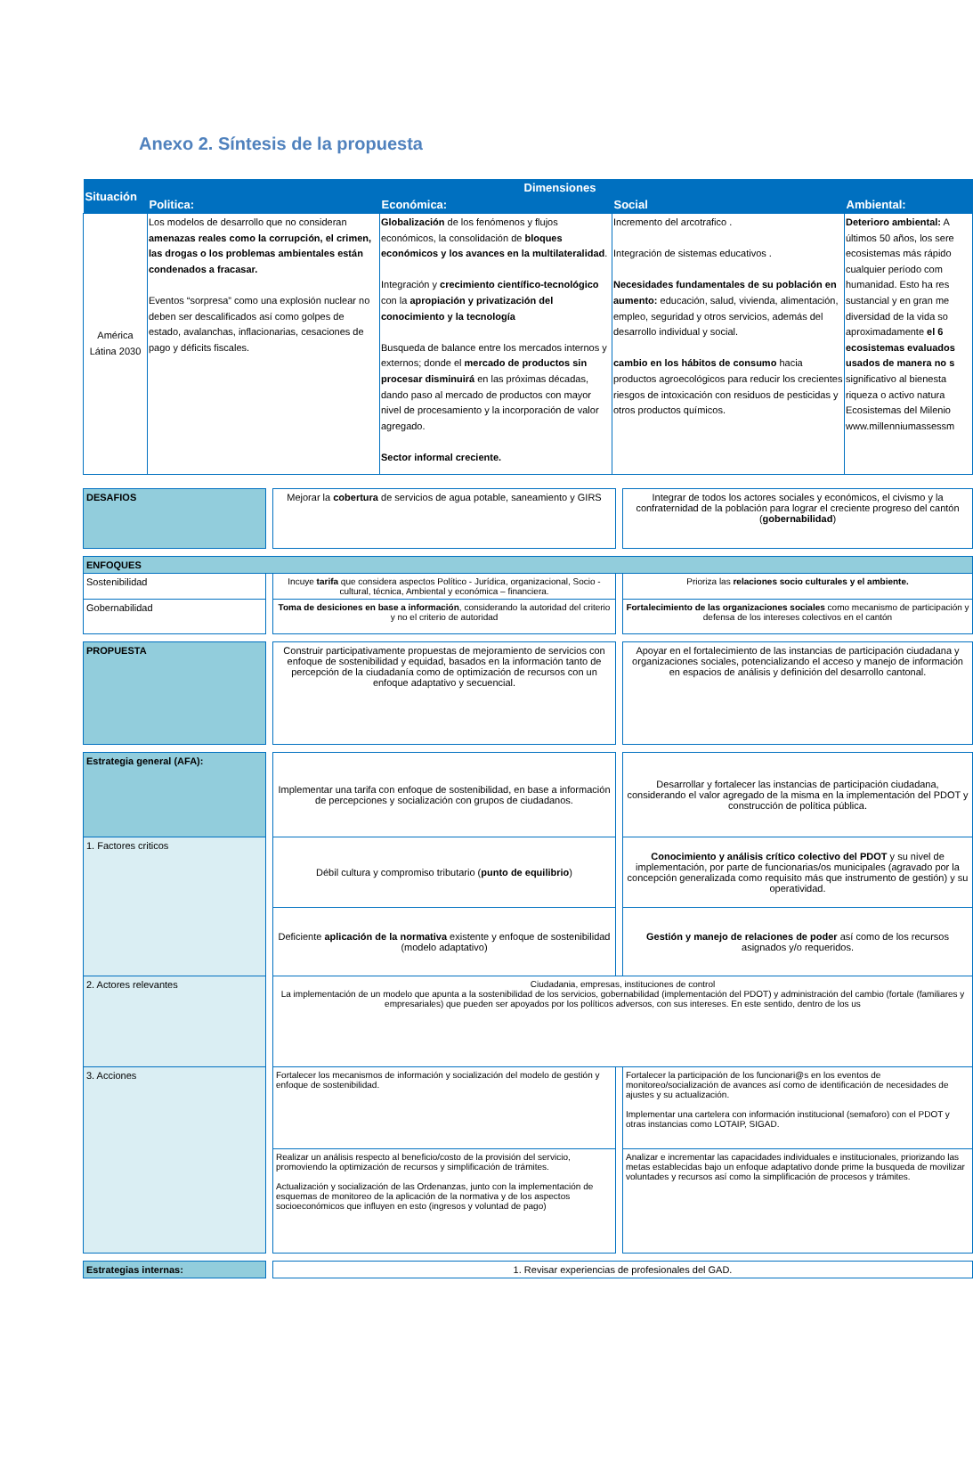Anexo 2. Síntesis de la propuesta
| Situación | Dimensiones | | | |
| --- | --- | --- | --- | --- |
| | Politica: | Económica: | Social | Ambiental: |
| América Látina 2030 | Los modelos de desarrollo que no consideran amenazas reales como la corrupción, el crimen, las drogas o los problemas ambientales están condenados a fracasar. Eventos “sorpresa” como una explosión nuclear no deben ser descalificados así como golpes de estado, avalanchas, inflacionarias, cesaciones de pago y déficits fiscales. | Globalización de los fenómenos y flujos económicos, la consolidación de bloques económicos y los avances en la multilateralidad . Integración y crecimiento científico-tecnológico con la apropiación y privatización del conocimiento y la tecnología Busqueda de balance entre los mercados internos y externos; donde el mercado de productos sin procesar disminuirá en las próximas décadas, dando paso al mercado de productos con mayor nivel de procesamiento y la incorporación de valor agregado. Sector informal creciente. | Incremento del arcotrafico . Integración de sistemas educativos . Necesidades fundamentales de su población en aumento: educación, salud, vivienda, alimentación, empleo, seguridad y otros servicios, además del desarrollo individual y social. cambio en los hábitos de consumo hacia productos agroecológicos para reducir los crecientes riesgos de intoxicación con residuos de pesticidas y otros productos químicos. | Deterioro ambiental: A últimos 50 años, los sere ecosistemas más rápido cualquier período com humanidad. Esto ha res sustancial y en gran me diversidad de la vida so aproximadamente el 6 ecosistemas evaluados usados de manera no s significativo al bienesta riqueza o activo natura Ecosistemas del Milenio www.millenniumassessm |
| DESAFIOS | | Mejorar la cobertura de servicios de agua potable, saneamiento y GIRS | | Integrar de todos los actores sociales y económicos, el civismo y la confraternidad de la población para lograr el creciente progreso del cantón ( gobernabilidad ) |
| ENFOQUES | | | | |
| Sostenibilidad | | Incuye tarifa que considera aspectos Político - Jurídica, organizacional, Socio - cultural, técnica, Ambiental y económica – financiera. | | Prioriza las relaciones socio culturales y el ambiente. |
| Gobernabilidad | | Toma de desiciones en base a información , considerando la autoridad del criterio y no el criterio de autoridad | | Fortalecimiento de las organizaciones sociales como mecanismo de participación y defensa de los intereses colectivos en el cantón |
| PROPUESTA | | Construir participativamente propuestas de mejoramiento de servicios con enfoque de sostenibilidad y equidad, basados en la información tanto de percepción de la ciudadanía como de optimización de recursos con un enfoque adaptativo y secuencial. | | Apoyar en el fortalecimiento de las instancias de participación ciudadana y organizaciones sociales, potencializando el acceso y manejo de información en espacios de análisis y definición del desarrollo cantonal. |
| Estrategia general (AFA): | | Implementar una tarifa con enfoque de sostenibilidad, en base a información de percepciones y socialización con grupos de ciudadanos. | | Desarrollar y fortalecer las instancias de participación ciudadana, considerando el valor agregado de la misma en la implementación del PDOT y construcción de política pública. |
| 1. Factores criticos | | Débil cultura y compromiso tributario ( punto de equilibrio ) | | Conocimiento y análisis crítico colectivo del PDOT y su nivel de implementación, por parte de funcionarias/os municipales (agravado por la concepción generalizada como requisito más que instrumento de gestión) y su operatividad. |
| | | Deficiente aplicación de la normativa existente y enfoque de sostenibilidad (modelo adaptativo) | | Gestión y manejo de relaciones de poder así como de los recursos asignados y/o requeridos. |
| 2. Actores relevantes | | Ciudadania, empresas, instituciones de control La implementación de un modelo que apunta a la sostenibilidad de los servicios, gobernabilidad (implementación del PDOT) y administración del cambio (fortale (familiares y empresariales) que pueden ser apoyados por los políticos adversos, con sus intereses. En este sentido, dentro de los us | | |
| 3. Acciones | | Fortalecer los mecanismos de información y socialización del modelo de gestión y enfoque de sostenibilidad. | | Fortalecer la participación de los funcionari@s en los eventos de monitoreo/socialización de avances así como de identificación de necesidades de ajustes y su actualización. Implementar una cartelera con información institucional (semaforo) con el PDOT y otras instancias como LOTAIP, SIGAD. |
| | | Realizar un análisis respecto al beneficio/costo de la provisión del servicio, promoviendo la optimización de recursos y simplificación de trámites. Actualización y socialización de las Ordenanzas, junto con la implementación de esquemas de monitoreo de la aplicación de la normativa y de los aspectos socioeconómicos que influyen en esto (ingresos y voluntad de pago) | | Analizar e incrementar las capacidades individuales e institucionales, priorizando las metas establecidas bajo un enfoque adaptativo donde prime la busqueda de movilizar voluntades y recursos así como la simplificación de procesos y trámites. |
| Estrategias internas: | | 1. Revisar experiencias de profesionales del GAD. | | |